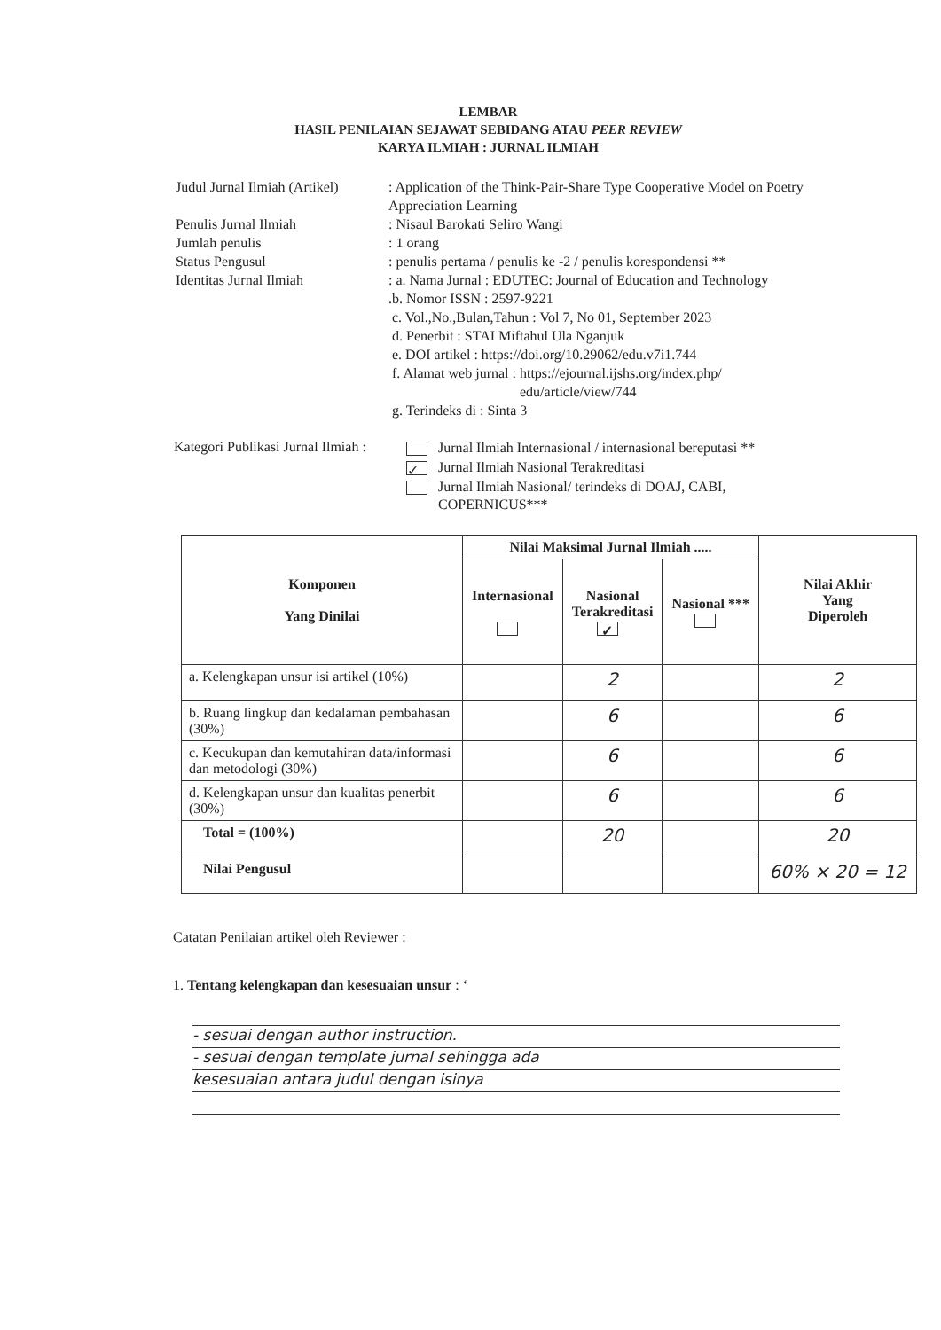LEMBAR
HASIL PENILAIAN SEJAWAT SEBIDANG ATAU PEER REVIEW
KARYA ILMIAH : JURNAL ILMIAH
Judul Jurnal Ilmiah (Artikel)
: Application of the Think-Pair-Share Type Cooperative Model on Poetry Appreciation Learning
Penulis Jurnal Ilmiah
: Nisaul Barokati Seliro Wangi
Jumlah penulis
: 1 orang
Status Pengusul
: penulis pertama / penulis ke -2 / penulis korespondensi **
Identitas Jurnal Ilmiah
: a. Nama Jurnal : EDUTEC: Journal of Education and Technology
.b. Nomor ISSN : 2597-9221
c. Vol.,No.,Bulan,Tahun : Vol 7, No 01, September 2023
d. Penerbit : STAI Miftahul Ula Nganjuk
e. DOI artikel : https://doi.org/10.29062/edu.v7i1.744
f. Alamat web jurnal : https://ejournal.ijshs.org/index.php/
edu/article/view/744
g. Terindeks di : Sinta 3
Kategori Publikasi Jurnal Ilmiah :
Jurnal Ilmiah Internasional / internasional bereputasi **
✓ Jurnal Ilmiah Nasional Terakreditasi
Jurnal Ilmiah Nasional/ terindeks di DOAJ, CABI,
COPERNICUS***
| Komponen Yang Dinilai | Nilai Maksimal Jurnal Ilmiah ..... | | | Nilai Akhir Yang Diperoleh |
| --- | --- | --- | --- | --- |
| | Internasional | Nasional Terakreditasi ✓ | Nasional *** | |
| a. Kelengkapan unsur isi artikel (10%) | | 2 | | 2 |
| b. Ruang lingkup dan kedalaman pembahasan (30%) | | 6 | | 6 |
| c. Kecukupan dan kemutahiran data/informasi dan metodologi (30%) | | 6 | | 6 |
| d. Kelengkapan unsur dan kualitas penerbit (30%) | | 6 | | 6 |
| Total = (100%) | | 20 | | 20 |
| Nilai Pengusul | | | | 60% × 20 = 12 |
Catatan Penilaian artikel oleh Reviewer :
1. Tentang kelengkapan dan kesesuaian unsur : ‘
- sesuai dengan author instruction.
- sesuai dengan template jurnal sehingga ada
kesesuaian antara judul dengan isinya